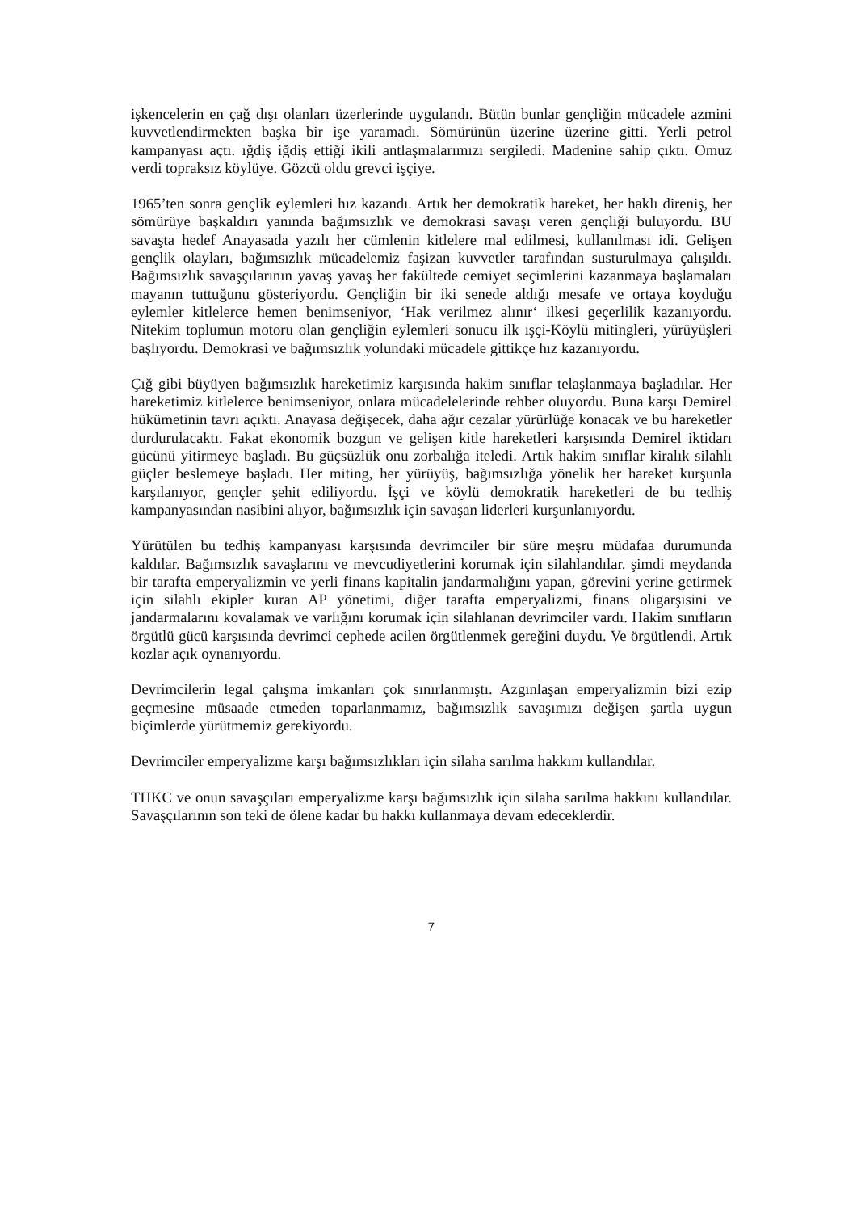işkencelerin en çağ dışı olanları üzerlerinde uygulandı. Bütün bunlar gençliğin mücadele azmini kuvvetlendirmekten başka bir işe yaramadı. Sömürünün üzerine üzerine gitti. Yerli petrol kampanyası açtı. ığdiş iğdiş ettiği ikili antlaşmalarımızı sergiledi. Madenine sahip çıktı. Omuz verdi topraksız köylüye. Gözcü oldu grevci işçiye.
1965’ten sonra gençlik eylemleri hız kazandı. Artık her demokratik hareket, her haklı direniş, her sömürüye başkaldırı yanında bağımsızlık ve demokrasi savaşı veren gençliği buluyordu. BU savaşta hedef Anayasada yazılı her cümlenin kitlelere mal edilmesi, kullanılması idi. Gelişen gençlik olayları, bağımsızlık mücadelemiz faşizan kuvvetler tarafından susturulmaya çalışıldı. Bağımsızlık savaşçılarının yavaş yavaş her fakültede cemiyet seçimlerini kazanmaya başlamaları mayanın tuttuğunu gösteriyordu. Gençliğin bir iki senede aldığı mesafe ve ortaya koyduğu eylemler kitlelerce hemen benimseniyor, ‘Hak verilmez alınır‘ ilkesi geçerlilik kazanıyordu. Nitekim toplumun motoru olan gençliğin eylemleri sonucu ilk ışçi-Köylü mitingleri, yürüyüşleri başlıyordu. Demokrasi ve bağımsızlık yolundaki mücadele gittikçe hız kazanıyordu.
Çığ gibi büyüyen bağımsızlık hareketimiz karşısında hakim sınıflar telaşlanmaya başladılar. Her hareketimiz kitlelerce benimseniyor, onlara mücadelelerinde rehber oluyordu. Buna karşı Demirel hükümetinin tavrı açıktı. Anayasa değişecek, daha ağır cezalar yürürlüğe konacak ve bu hareketler durdurulacaktı. Fakat ekonomik bozgun ve gelişen kitle hareketleri karşısında Demirel iktidarı gücünü yitirmeye başladı. Bu güçsüzlük onu zorbalığa iteledi. Artık hakim sınıflar kiralık silahlı güçler beslemeye başladı. Her miting, her yürüyüş, bağımsızlığa yönelik her hareket kurşunla karşılanıyor, gençler şehit ediliyordu. İşçi ve köylü demokratik hareketleri de bu tedhiş kampanyasından nasibini alıyor, bağımsızlık için savaşan liderleri kurşunlanıyordu.
Yürütülen bu tedhiş kampanyası karşısında devrimciler bir süre meşru müdafaa durumunda kaldılar. Bağımsızlık savaşlarını ve mevcudiyetlerini korumak için silahlandılar. şimdi meydanda bir tarafta emperyalizmin ve yerli finans kapitalin jandarmalığını yapan, görevini yerine getirmek için silahlı ekipler kuran AP yönetimi, diğer tarafta emperyalizmi, finans oligarşisini ve jandarmalarını kovalamak ve varlığını korumak için silahlanan devrimciler vardı. Hakim sınıfların örgütlü gücü karşısında devrimci cephede acilen örgütlenmek gereğini duydu. Ve örgütlendi. Artık kozlar açık oynanıyordu.
Devrimcilerin legal çalışma imkanları çok sınırlanmıştı. Azgınlaşan emperyalizmin bizi ezip geçmesine müsaade etmeden toparlanmamız, bağımsızlık savaşımızı değişen şartla uygun biçimlerde yürütmemiz gerekiyordu.
Devrimciler emperyalizme karşı bağımsızlıkları için silaha sarılma hakkını kullandılar.
THKC ve onun savaşçıları emperyalizme karşı bağımsızlık için silaha sarılma hakkını kullandılar. Savaşçılarının son teki de ölene kadar bu hakkı kullanmaya devam edeceklerdir.
7